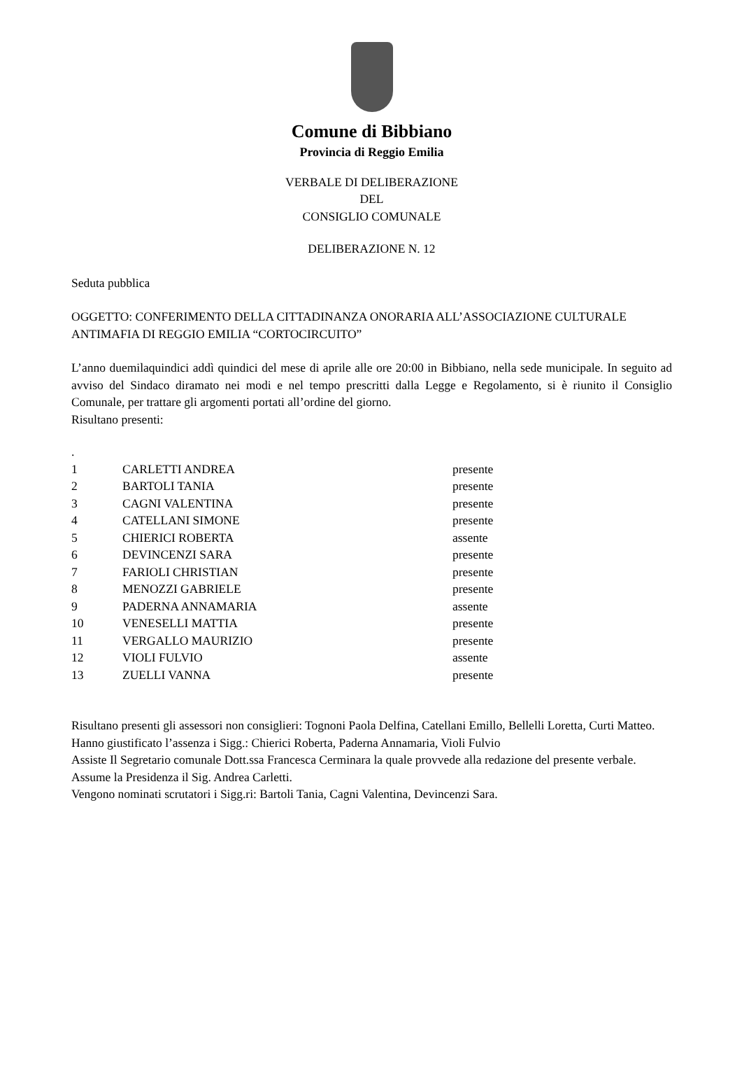Comune di Bibbiano
Provincia di Reggio Emilia
VERBALE DI DELIBERAZIONE
DEL
CONSIGLIO COMUNALE
DELIBERAZIONE N. 12
Seduta pubblica
OGGETTO: CONFERIMENTO DELLA CITTADINANZA ONORARIA ALL’ASSOCIAZIONE CULTURALE ANTIMAFIA DI REGGIO EMILIA “CORTOCIRCUITO”
L’anno duemilaquindici addì quindici del mese di aprile alle ore 20:00 in Bibbiano, nella sede municipale. In seguito ad avviso del Sindaco diramato nei modi e nel tempo prescritti dalla Legge e Regolamento, si è riunito il Consiglio Comunale, per trattare gli argomenti portati all’ordine del giorno.
Risultano presenti:
.
| 1 | CARLETTI ANDREA | presente |
| 2 | BARTOLI TANIA | presente |
| 3 | CAGNI VALENTINA | presente |
| 4 | CATELLANI SIMONE | presente |
| 5 | CHIERICI ROBERTA | assente |
| 6 | DEVINCENZI SARA | presente |
| 7 | FARIOLI CHRISTIAN | presente |
| 8 | MENOZZI GABRIELE | presente |
| 9 | PADERNA ANNAMARIA | assente |
| 10 | VENESELLI MATTIA | presente |
| 11 | VERGALLO MAURIZIO | presente |
| 12 | VIOLI FULVIO | assente |
| 13 | ZUELLI VANNA | presente |
Risultano presenti gli assessori non consiglieri: Tognoni Paola Delfina, Catellani Emillo, Bellelli Loretta, Curti Matteo.
Hanno giustificato l’assenza i Sigg.: Chierici Roberta, Paderna Annamaria, Violi Fulvio
Assiste Il Segretario comunale Dott.ssa Francesca Cerminara la quale provvede alla redazione del presente verbale.
Assume la Presidenza il Sig. Andrea Carletti.
Vengono nominati scrutatori i Sigg.ri: Bartoli Tania, Cagni Valentina, Devincenzi Sara.